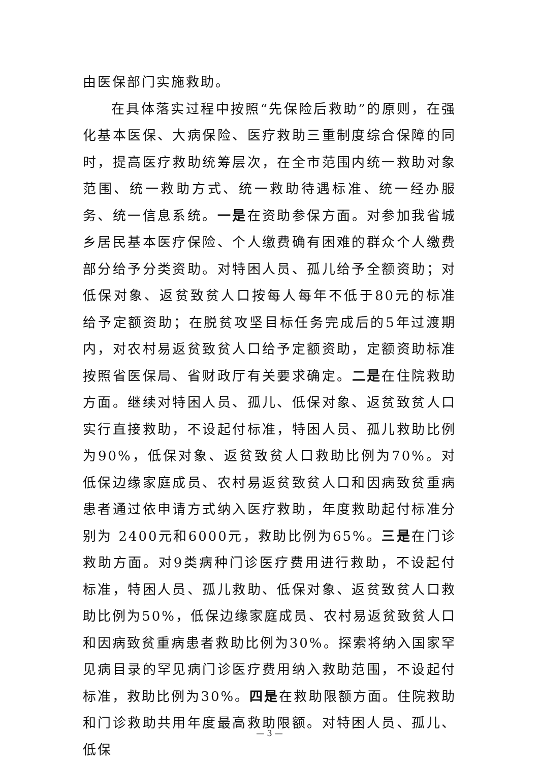由医保部门实施救助。
在具体落实过程中按照“先保险后救助”的原则，在强化基本医保、大病保险、医疗救助三重制度综合保障的同时，提高医疗救助统筹层次，在全市范围内统一救助对象范围、统一救助方式、统一救助待遇标准、统一经办服务、统一信息系统。一是在资助参保方面。对参加我省城乡居民基本医疗保险、个人缴费确有困难的群众个人缴费部分给予分类资助。对特困人员、孤儿给予全额资助；对低保对象、返贫致贫人口按每人每年不低于80元的标准给予定额资助；在脱贫攻坚目标任务完成后的5年过渡期内，对农村易返贫致贫人口给予定额资助，定额资助标准按照省医保局、省财政厅有关要求确定。二是在住院救助方面。继续对特困人员、孤儿、低保对象、返贫致贫人口实行直接救助，不设起付标准，特困人员、孤儿救助比例为90%，低保对象、返贫致贫人口救助比例为70%。对低保边缘家庭成员、农村易返贫致贫人口和因病致贫重病患者通过依申请方式纳入医疗救助，年度救助起付标准分别为 2400元和6000元，救助比例为65%。三是在门诊救助方面。对9类病种门诊医疗费用进行救助，不设起付标准，特困人员、孤儿救助、低保对象、返贫致贫人口救助比例为50%，低保边缘家庭成员、农村易返贫致贫人口和因病致贫重病患者救助比例为30%。探索将纳入国家罕见病目录的罕见病门诊医疗费用纳入救助范围，不设起付标准，救助比例为30%。四是在救助限额方面。住院救助和门诊救助共用年度最高救助限额。对特困人员、孤儿、低保
— 3 —